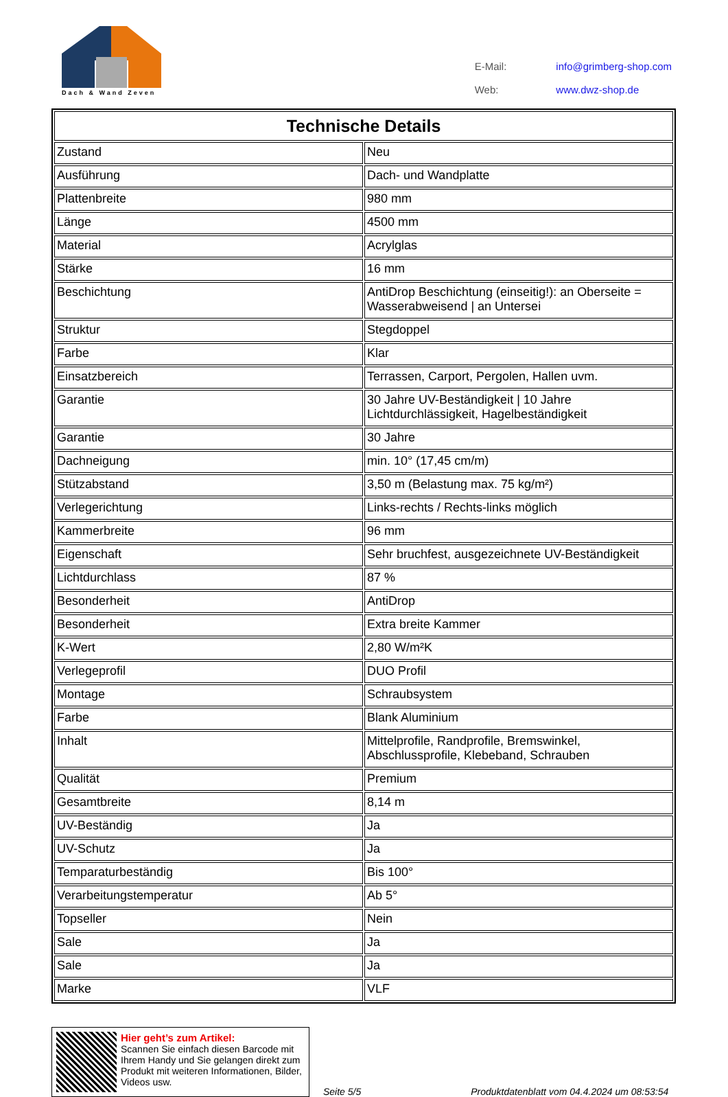Dach & Wand Zeven
| E-Mail: | info@grimberg-shop.com |
| Web: | www.dwz-shop.de |
| Technische Details | |
| --- | --- |
| Zustand | Neu |
| Ausführung | Dach- und Wandplatte |
| Plattenbreite | 980 mm |
| Länge | 4500 mm |
| Material | Acrylglas |
| Stärke | 16 mm |
| Beschichtung | AntiDrop Beschichtung (einseitig!): an Oberseite = Wasserabweisend / an Untersei |
| Struktur | Stegdoppel |
| Farbe | Klar |
| Einsatzbereich | Terrassen, Carport, Pergolen, Hallen uvm. |
| Garantie | 30 Jahre UV-Beständigkeit / 10 Jahre Lichtdurchlässigkeit, Hagelbeständigkeit |
| Garantie | 30 Jahre |
| Dachneigung | min. 10° (17,45 cm/m) |
| Stützabstand | 3,50 m (Belastung max. 75 kg/m²) |
| Verlegerichtung | Links-rechts / Rechts-links möglich |
| Kammerbreite | 96 mm |
| Eigenschaft | Sehr bruchfest, ausgezeichnete UV-Beständigkeit |
| Lichtdurchlass | 87 % |
| Besonderheit | AntiDrop |
| Besonderheit | Extra breite Kammer |
| K-Wert | 2,80 W/m²K |
| Verlegeprofil | DUO Profil |
| Montage | Schraubsystem |
| Farbe | Blank Aluminium |
| Inhalt | Mittelprofile, Randprofile, Bremswinkel, Abschlussprofile, Klebeband, Schrauben |
| Qualität | Premium |
| Gesamtbreite | 8,14 m |
| UV-Beständig | Ja |
| UV-Schutz | Ja |
| Temparaturbeständig | Bis 100° |
| Verarbeitungstemperatur | Ab 5° |
| Topseller | Nein |
| Sale | Ja |
| Sale | Ja |
| Marke | VLF |
Hier geht’s zum Artikel:
Scannen Sie einfach diesen Barcode mit Ihrem Handy und Sie gelangen direkt zum Produkt mit weiteren Informationen, Bilder, Videos usw.
Seite 5/5
Produktdatenblatt vom 04.4.2024 um 08:53:54